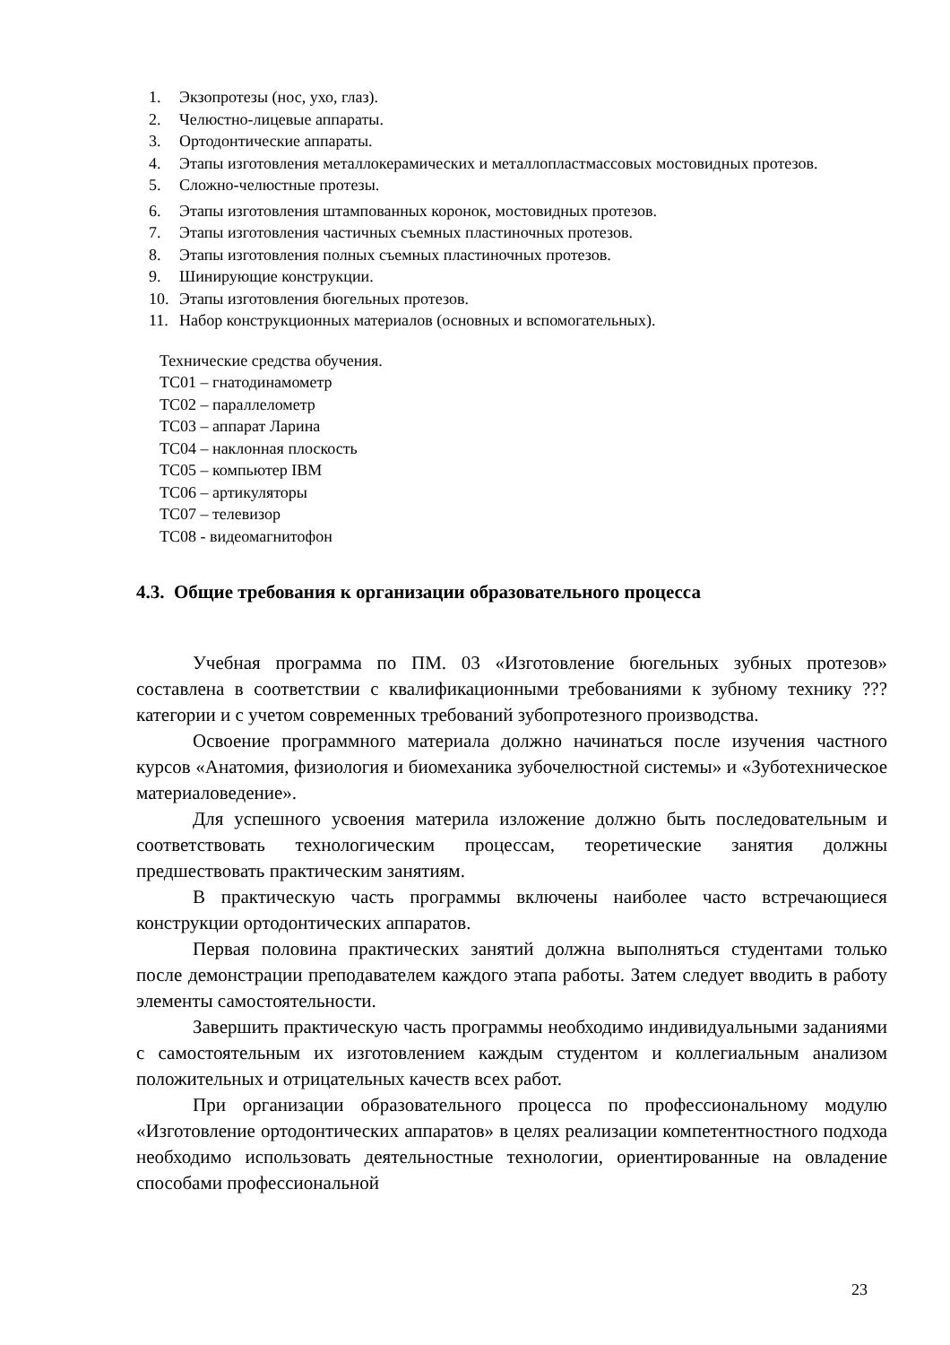1. Экзопротезы (нос, ухо, глаз).
2. Челюстно-лицевые аппараты.
3. Ортодонтические аппараты.
4. Этапы изготовления металлокерамических и металлопластмассовых мостовидных протезов.
5. Сложно-челюстные протезы.
6. Этапы изготовления штампованных коронок, мостовидных протезов.
7. Этапы изготовления частичных съемных пластиночных протезов.
8. Этапы изготовления полных съемных пластиночных протезов.
9. Шинирующие конструкции.
10. Этапы изготовления бюгельных протезов.
11. Набор конструкционных материалов (основных и вспомогательных).
Технические средства обучения.
ТС01 – гнатодинамометр
ТС02 – параллелометр
ТС03 – аппарат Ларина
ТС04 – наклонная плоскость
ТС05 – компьютер IBM
ТС06 – артикуляторы
ТС07 – телевизор
ТС08 - видеомагнитофон
4.3. Общие требования к организации образовательного процесса
Учебная программа по ПМ. 03 «Изготовление бюгельных зубных протезов» составлена в соответствии с квалификационными требованиями к зубному технику ??? категории и с учетом современных требований зубопротезного производства.
Освоение программного материала должно начинаться после изучения частного курсов «Анатомия, физиология и биомеханика зубочелюстной системы» и «Зуботехническое материаловедение».
Для успешного усвоения материла изложение должно быть последовательным и соответствовать технологическим процессам, теоретические занятия должны предшествовать практическим занятиям.
В практическую часть программы включены наиболее часто встречающиеся конструкции ортодонтических аппаратов.
Первая половина практических занятий должна выполняться студентами только после демонстрации преподавателем каждого этапа работы. Затем следует вводить в работу элементы самостоятельности.
Завершить практическую часть программы необходимо индивидуальными заданиями с самостоятельным их изготовлением каждым студентом и коллегиальным анализом положительных и отрицательных качеств всех работ.
При организации образовательного процесса по профессиональному модулю «Изготовление ортодонтических аппаратов» в целях реализации компетентностного подхода необходимо использовать деятельностные технологии, ориентированные на овладение способами профессиональной
23